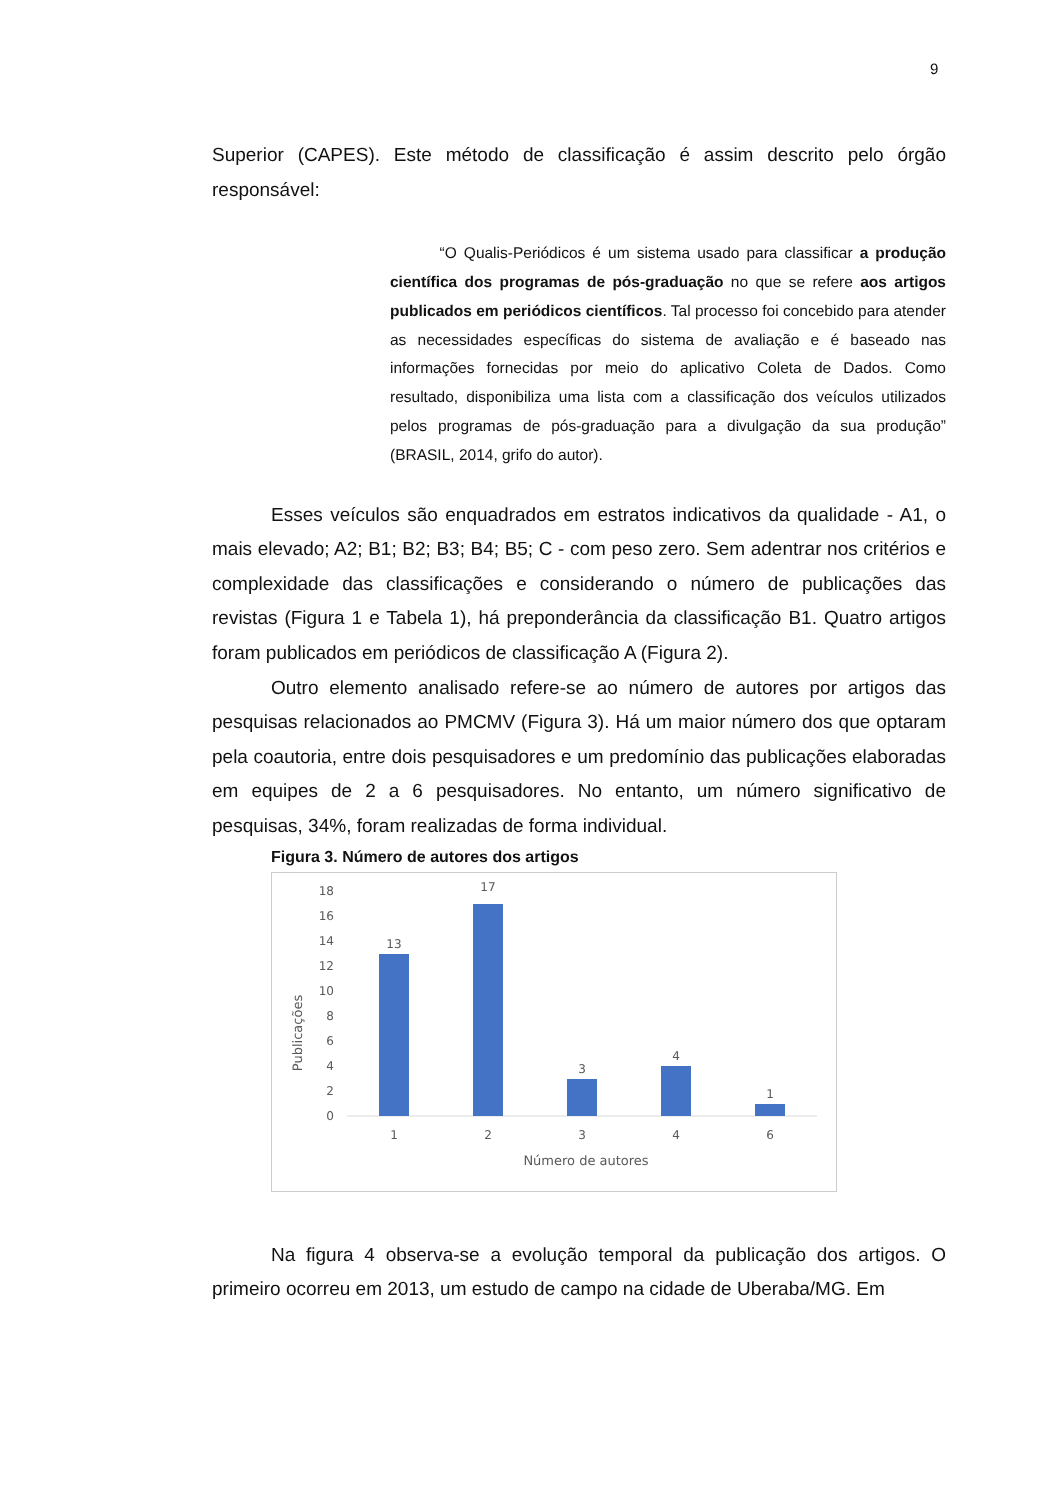9
Superior (CAPES). Este método de classificação é assim descrito pelo órgão responsável:
“O Qualis-Periódicos é um sistema usado para classificar a produção científica dos programas de pós-graduação no que se refere aos artigos publicados em periódicos científicos. Tal processo foi concebido para atender as necessidades específicas do sistema de avaliação e é baseado nas informações fornecidas por meio do aplicativo Coleta de Dados. Como resultado, disponibiliza uma lista com a classificação dos veículos utilizados pelos programas de pós-graduação para a divulgação da sua produção” (BRASIL, 2014, grifo do autor).
Esses veículos são enquadrados em estratos indicativos da qualidade - A1, o mais elevado; A2; B1; B2; B3; B4; B5; C - com peso zero. Sem adentrar nos critérios e complexidade das classificações e considerando o número de publicações das revistas (Figura 1 e Tabela 1), há preponderância da classificação B1. Quatro artigos foram publicados em periódicos de classificação A (Figura 2).
Outro elemento analisado refere-se ao número de autores por artigos das pesquisas relacionados ao PMCMV (Figura 3). Há um maior número dos que optaram pela coautoria, entre dois pesquisadores e um predomínio das publicações elaboradas em equipes de 2 a 6 pesquisadores. No entanto, um número significativo de pesquisas, 34%, foram realizadas de forma individual.
Figura 3. Número de autores dos artigos
Publicações
0
2
4
6
8
10
12
14
16
18
13
17
3
4
1
1
2
3
4
6
Número de autores
Na figura 4 observa-se a evolução temporal da publicação dos artigos. O primeiro ocorreu em 2013, um estudo de campo na cidade de Uberaba/MG. Em